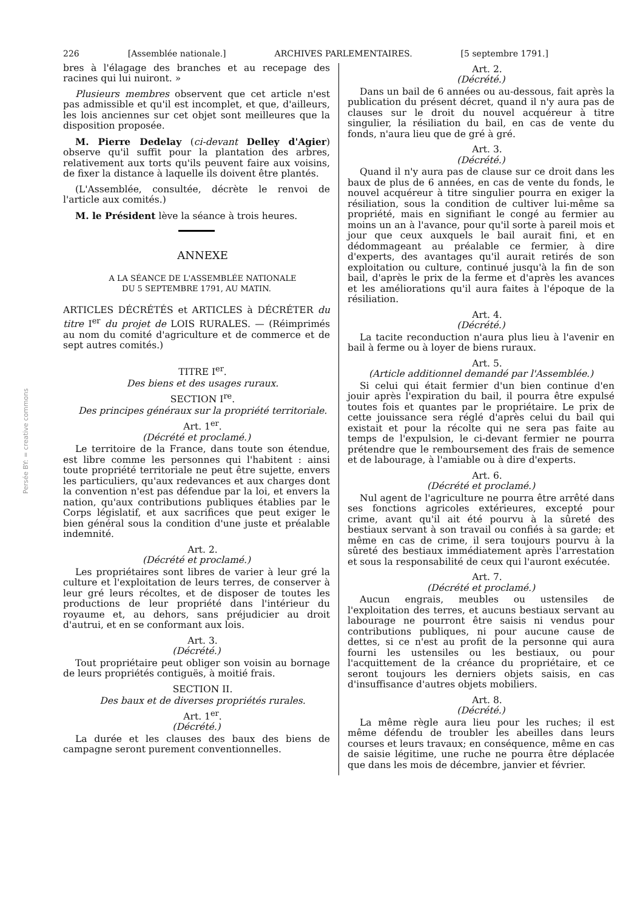Persée BY: = creative commons
226 [Assemblée nationale.] ARCHIVES PARLEMENTAIRES. [5 septembre 1791.]
bres à l'élagage des branches et au recepage des racines qui lui nuiront. »
Plusieurs membres observent que cet article n'est pas admissible et qu'il est incomplet, et que, d'ailleurs, les lois anciennes sur cet objet sont meilleures que la disposition proposée.
M. Pierre Dedelay (ci-devant Delley d'Agier) observe qu'il suffit pour la plantation des arbres, relativement aux torts qu'ils peuvent faire aux voisins, de fixer la distance à laquelle ils doivent être plantés.
(L'Assemblée, consultée, décrète le renvoi de l'article aux comités.)
M. le Président lève la séance à trois heures.
ANNEXE
A LA SÉANCE DE L'ASSEMBLÉE NATIONALE
DU 5 SEPTEMBRE 1791, AU MATIN.
ARTICLES DÉCRÉTÉS et ARTICLES à DÉCRÉTER du titre I<sup>er</sup> du projet de LOIS RURALES. — (Réimprimés au nom du comité d'agriculture et de commerce et de sept autres comités.)
TITRE I<sup>er</sup>.
Des biens et des usages ruraux.
SECTION I<sup>re</sup>.
Des principes généraux sur la propriété territoriale.
Art. 1<sup>er</sup>.
(Décrété et proclamé.)
Le territoire de la France, dans toute son étendue, est libre comme les personnes qui l'habitent : ainsi toute propriété territoriale ne peut être sujette, envers les particuliers, qu'aux redevances et aux charges dont la convention n'est pas défendue par la loi, et envers la nation, qu'aux contributions publiques établies par le Corps législatif, et aux sacrifices que peut exiger le bien général sous la condition d'une juste et préalable indemnité.
Art. 2.
(Décrété et proclamé.)
Les propriétaires sont libres de varier à leur gré la culture et l'exploitation de leurs terres, de conserver à leur gré leurs récoltes, et de disposer de toutes les productions de leur propriété dans l'intérieur du royaume et, au dehors, sans préjudicier au droit d'autrui, et en se conformant aux lois.
Art. 3.
(Décrété.)
Tout propriétaire peut obliger son voisin au bornage de leurs propriétés contiguës, à moitié frais.
SECTION II.
Des baux et de diverses propriétés rurales.
Art. 1<sup>er</sup>.
(Décrété.)
La durée et les clauses des baux des biens de campagne seront purement conventionnelles.
Art. 2.
(Décrété.)
Dans un bail de 6 années ou au-dessous, fait après la publication du présent décret, quand il n'y aura pas de clauses sur le droit du nouvel acquéreur à titre singulier, la résiliation du bail, en cas de vente du fonds, n'aura lieu que de gré à gré.
Art. 3.
(Décrété.)
Quand il n'y aura pas de clause sur ce droit dans les baux de plus de 6 années, en cas de vente du fonds, le nouvel acquéreur à titre singulier pourra en exiger la résiliation, sous la condition de cultiver lui-même sa propriété, mais en signifiant le congé au fermier au moins un an à l'avance, pour qu'il sorte à pareil mois et jour que ceux auxquels le bail aurait fini, et en dédommageant au préalable ce fermier, à dire d'experts, des avantages qu'il aurait retirés de son exploitation ou culture, continué jusqu'à la fin de son bail, d'après le prix de la ferme et d'après les avances et les améliorations qu'il aura faites à l'époque de la résiliation.
Art. 4.
(Décrété.)
La tacite reconduction n'aura plus lieu à l'avenir en bail à ferme ou à loyer de biens ruraux.
Art. 5.
(Article additionnel demandé par l'Assemblée.)
Si celui qui était fermier d'un bien continue d'en jouir après l'expiration du bail, il pourra être expulsé toutes fois et quantes par le propriétaire. Le prix de cette jouissance sera réglé d'après celui du bail qui existait et pour la récolte qui ne sera pas faite au temps de l'expulsion, le ci-devant fermier ne pourra prétendre que le remboursement des frais de semence et de labourage, à l'amiable ou à dire d'experts.
Art. 6.
(Décrété et proclamé.)
Nul agent de l'agriculture ne pourra être arrêté dans ses fonctions agricoles extérieures, excepté pour crime, avant qu'il ait été pourvu à la sûreté des bestiaux servant à son travail ou confiés à sa garde; et même en cas de crime, il sera toujours pourvu à la sûreté des bestiaux immédiatement après l'arrestation et sous la responsabilité de ceux qui l'auront exécutée.
Art. 7.
(Décrété et proclamé.)
Aucun engrais, meubles ou ustensiles de l'exploitation des terres, et aucuns bestiaux servant au labourage ne pourront être saisis ni vendus pour contributions publiques, ni pour aucune cause de dettes, si ce n'est au profit de la personne qui aura fourni les ustensiles ou les bestiaux, ou pour l'acquittement de la créance du propriétaire, et ce seront toujours les derniers objets saisis, en cas d'insuffisance d'autres objets mobiliers.
Art. 8.
(Décrété.)
La même règle aura lieu pour les ruches; il est même défendu de troubler les abeilles dans leurs courses et leurs travaux; en conséquence, même en cas de saisie légitime, une ruche ne pourra être déplacée que dans les mois de décembre, janvier et février.